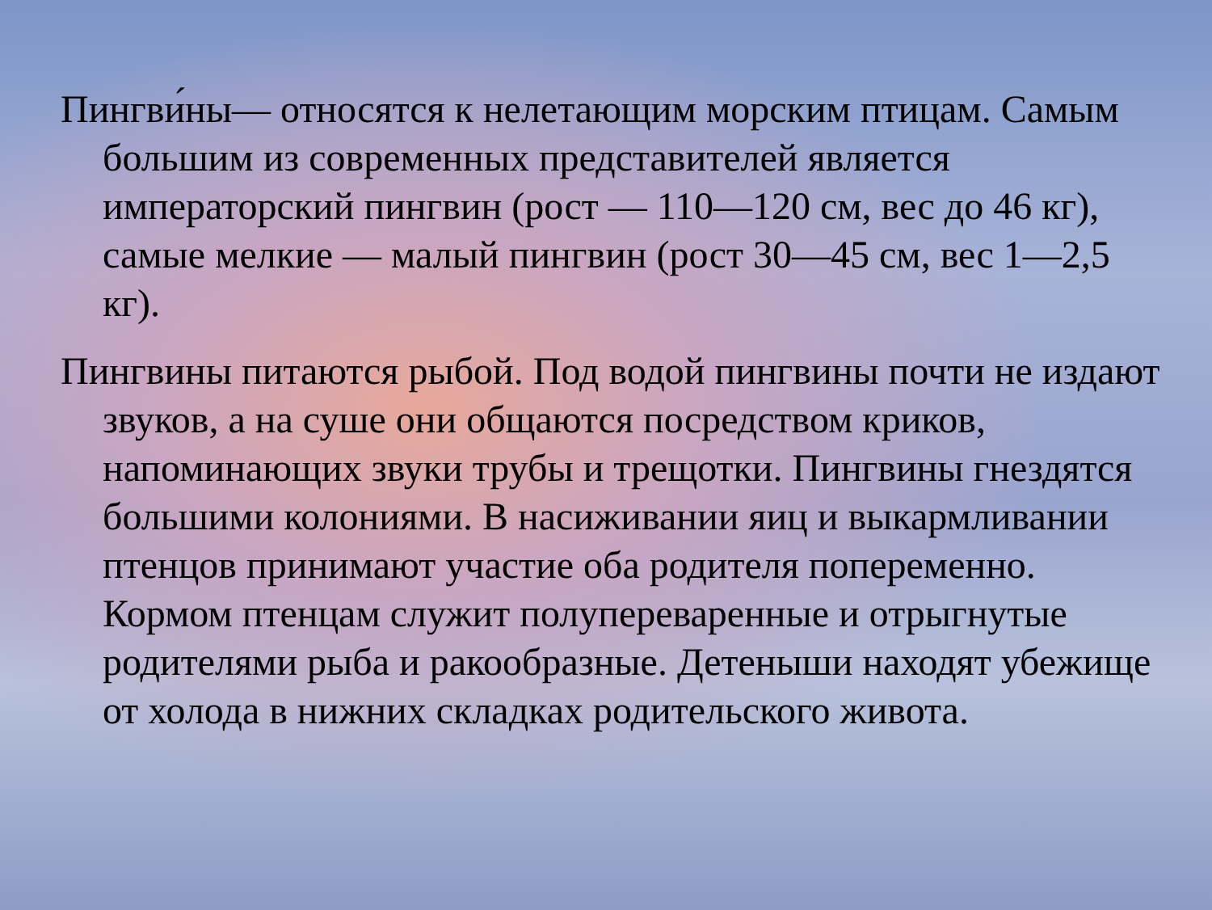Пингви́ны— относятся к нелетающим морским птицам. Самым большим из современных представителей является императорский пингвин (рост — 110—120 см, вес до 46 кг), самые мелкие — малый пингвин (рост 30—45 см, вес 1—2,5 кг).
Пингвины питаются рыбой. Под водой пингвины почти не издают звуков, а на суше они общаются посредством криков, напоминающих звуки трубы и трещотки. Пингвины гнездятся большими колониями. В насиживании яиц и выкармливании птенцов принимают участие оба родителя попеременно. Кормом птенцам служит полупереваренные и отрыгнутые родителями рыба и ракообразные. Детеныши находят убежище от холода в нижних складках родительского живота.